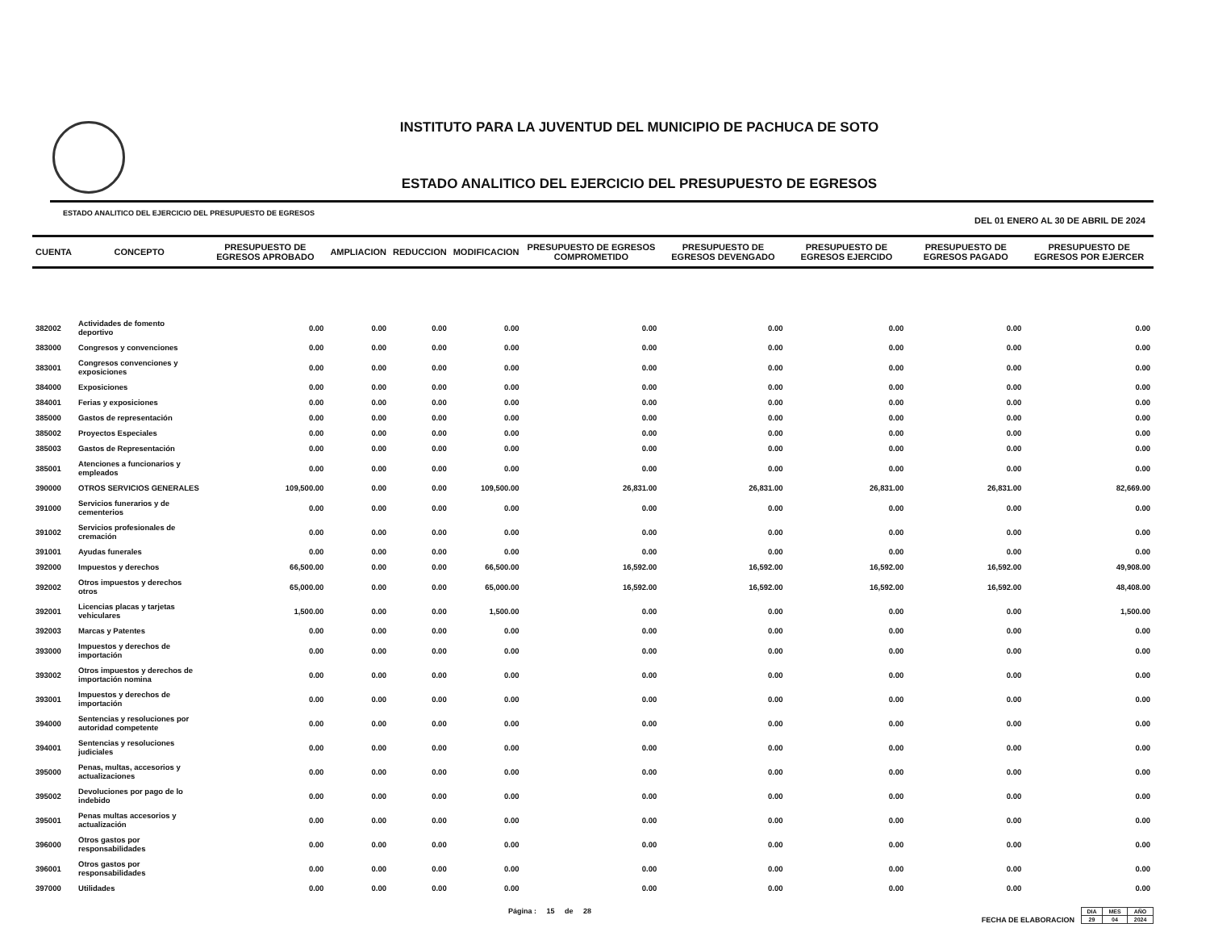INSTITUTO PARA LA JUVENTUD DEL MUNICIPIO DE PACHUCA DE SOTO
ESTADO ANALITICO DEL EJERCICIO DEL PRESUPUESTO DE EGRESOS
ESTADO ANALITICO DEL EJERCICIO DEL PRESUPUESTO DE EGRESOS DEL 01 ENERO AL 30 DE ABRIL DE 2024
| CUENTA | CONCEPTO | PRESUPUESTO DE EGRESOS APROBADO | AMPLIACION | REDUCCION | MODIFICACION | PRESUPUESTO DE EGRESOS COMPROMETIDO | PRESUPUESTO DE EGRESOS DEVENGADO | PRESUPUESTO DE EGRESOS EJERCIDO | PRESUPUESTO DE EGRESOS PAGADO | PRESUPUESTO DE EGRESOS POR EJERCER |
| --- | --- | --- | --- | --- | --- | --- | --- | --- | --- | --- |
| 382002 | Actividades de fomento deportivo | 0.00 | 0.00 | 0.00 | 0.00 | 0.00 | 0.00 | 0.00 | 0.00 | 0.00 |
| 383000 | Congresos y convenciones | 0.00 | 0.00 | 0.00 | 0.00 | 0.00 | 0.00 | 0.00 | 0.00 | 0.00 |
| 383001 | Congresos convenciones y exposiciones | 0.00 | 0.00 | 0.00 | 0.00 | 0.00 | 0.00 | 0.00 | 0.00 | 0.00 |
| 384000 | Exposiciones | 0.00 | 0.00 | 0.00 | 0.00 | 0.00 | 0.00 | 0.00 | 0.00 | 0.00 |
| 384001 | Ferias y exposiciones | 0.00 | 0.00 | 0.00 | 0.00 | 0.00 | 0.00 | 0.00 | 0.00 | 0.00 |
| 385000 | Gastos de representación | 0.00 | 0.00 | 0.00 | 0.00 | 0.00 | 0.00 | 0.00 | 0.00 | 0.00 |
| 385002 | Proyectos Especiales | 0.00 | 0.00 | 0.00 | 0.00 | 0.00 | 0.00 | 0.00 | 0.00 | 0.00 |
| 385003 | Gastos de Representación | 0.00 | 0.00 | 0.00 | 0.00 | 0.00 | 0.00 | 0.00 | 0.00 | 0.00 |
| 385001 | Atenciones a funcionarios y empleados | 0.00 | 0.00 | 0.00 | 0.00 | 0.00 | 0.00 | 0.00 | 0.00 | 0.00 |
| 390000 | OTROS SERVICIOS GENERALES | 109,500.00 | 0.00 | 0.00 | 109,500.00 | 26,831.00 | 26,831.00 | 26,831.00 | 26,831.00 | 82,669.00 |
| 391000 | Servicios funerarios y de cementerios | 0.00 | 0.00 | 0.00 | 0.00 | 0.00 | 0.00 | 0.00 | 0.00 | 0.00 |
| 391002 | Servicios profesionales de cremación | 0.00 | 0.00 | 0.00 | 0.00 | 0.00 | 0.00 | 0.00 | 0.00 | 0.00 |
| 391001 | Ayudas funerales | 0.00 | 0.00 | 0.00 | 0.00 | 0.00 | 0.00 | 0.00 | 0.00 | 0.00 |
| 392000 | Impuestos y derechos | 66,500.00 | 0.00 | 0.00 | 66,500.00 | 16,592.00 | 16,592.00 | 16,592.00 | 16,592.00 | 49,908.00 |
| 392002 | Otros impuestos y derechos otros | 65,000.00 | 0.00 | 0.00 | 65,000.00 | 16,592.00 | 16,592.00 | 16,592.00 | 16,592.00 | 48,408.00 |
| 392001 | Licencias placas y tarjetas vehiculares | 1,500.00 | 0.00 | 0.00 | 1,500.00 | 0.00 | 0.00 | 0.00 | 0.00 | 1,500.00 |
| 392003 | Marcas y Patentes | 0.00 | 0.00 | 0.00 | 0.00 | 0.00 | 0.00 | 0.00 | 0.00 | 0.00 |
| 393000 | Impuestos y derechos de importación | 0.00 | 0.00 | 0.00 | 0.00 | 0.00 | 0.00 | 0.00 | 0.00 | 0.00 |
| 393002 | Otros impuestos y derechos de importación nomina | 0.00 | 0.00 | 0.00 | 0.00 | 0.00 | 0.00 | 0.00 | 0.00 | 0.00 |
| 393001 | Impuestos y derechos de importación | 0.00 | 0.00 | 0.00 | 0.00 | 0.00 | 0.00 | 0.00 | 0.00 | 0.00 |
| 394000 | Sentencias y resoluciones por autoridad competente | 0.00 | 0.00 | 0.00 | 0.00 | 0.00 | 0.00 | 0.00 | 0.00 | 0.00 |
| 394001 | Sentencias y resoluciones judiciales | 0.00 | 0.00 | 0.00 | 0.00 | 0.00 | 0.00 | 0.00 | 0.00 | 0.00 |
| 395000 | Penas, multas, accesorios y actualizaciones | 0.00 | 0.00 | 0.00 | 0.00 | 0.00 | 0.00 | 0.00 | 0.00 | 0.00 |
| 395002 | Devoluciones por pago de lo indebido | 0.00 | 0.00 | 0.00 | 0.00 | 0.00 | 0.00 | 0.00 | 0.00 | 0.00 |
| 395001 | Penas multas accesorios y actualización | 0.00 | 0.00 | 0.00 | 0.00 | 0.00 | 0.00 | 0.00 | 0.00 | 0.00 |
| 396000 | Otros gastos por responsabilidades | 0.00 | 0.00 | 0.00 | 0.00 | 0.00 | 0.00 | 0.00 | 0.00 | 0.00 |
| 396001 | Otros gastos por responsabilidades | 0.00 | 0.00 | 0.00 | 0.00 | 0.00 | 0.00 | 0.00 | 0.00 | 0.00 |
| 397000 | Utilidades | 0.00 | 0.00 | 0.00 | 0.00 | 0.00 | 0.00 | 0.00 | 0.00 | 0.00 |
Página : 15 de 28 FECHA DE ELABORACION
| DIA | MES | AÑO |
| 29 | 04 | 2024 |